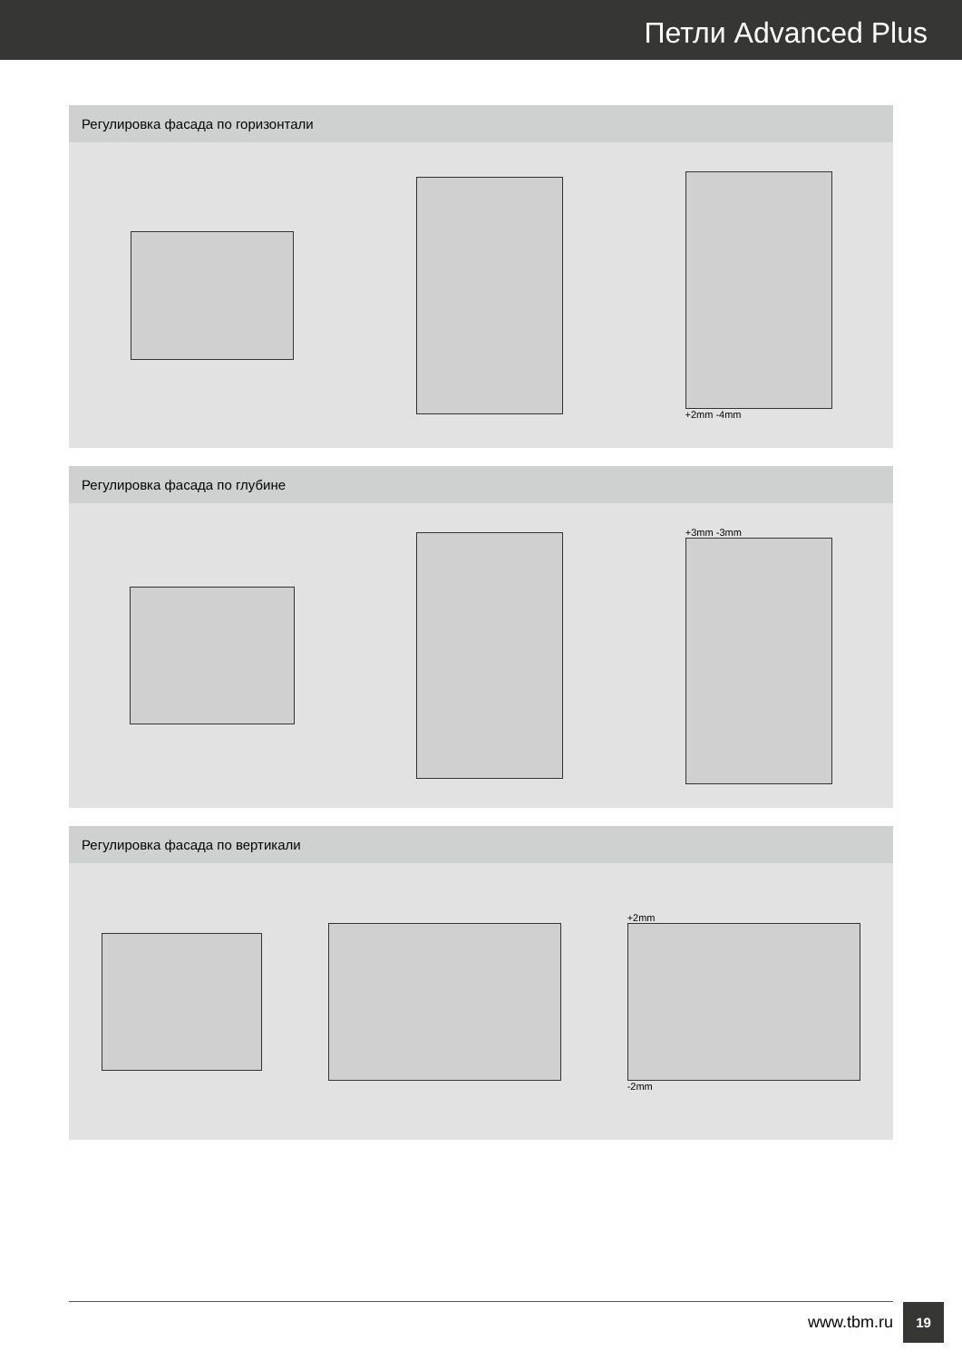Петли Advanced Plus
Регулировка фасада по горизонтали
+2mm -4mm
Регулировка фасада по глубине
+3mm -3mm
Регулировка фасада по вертикали
+2mm
-2mm
www.tbm.ru
19